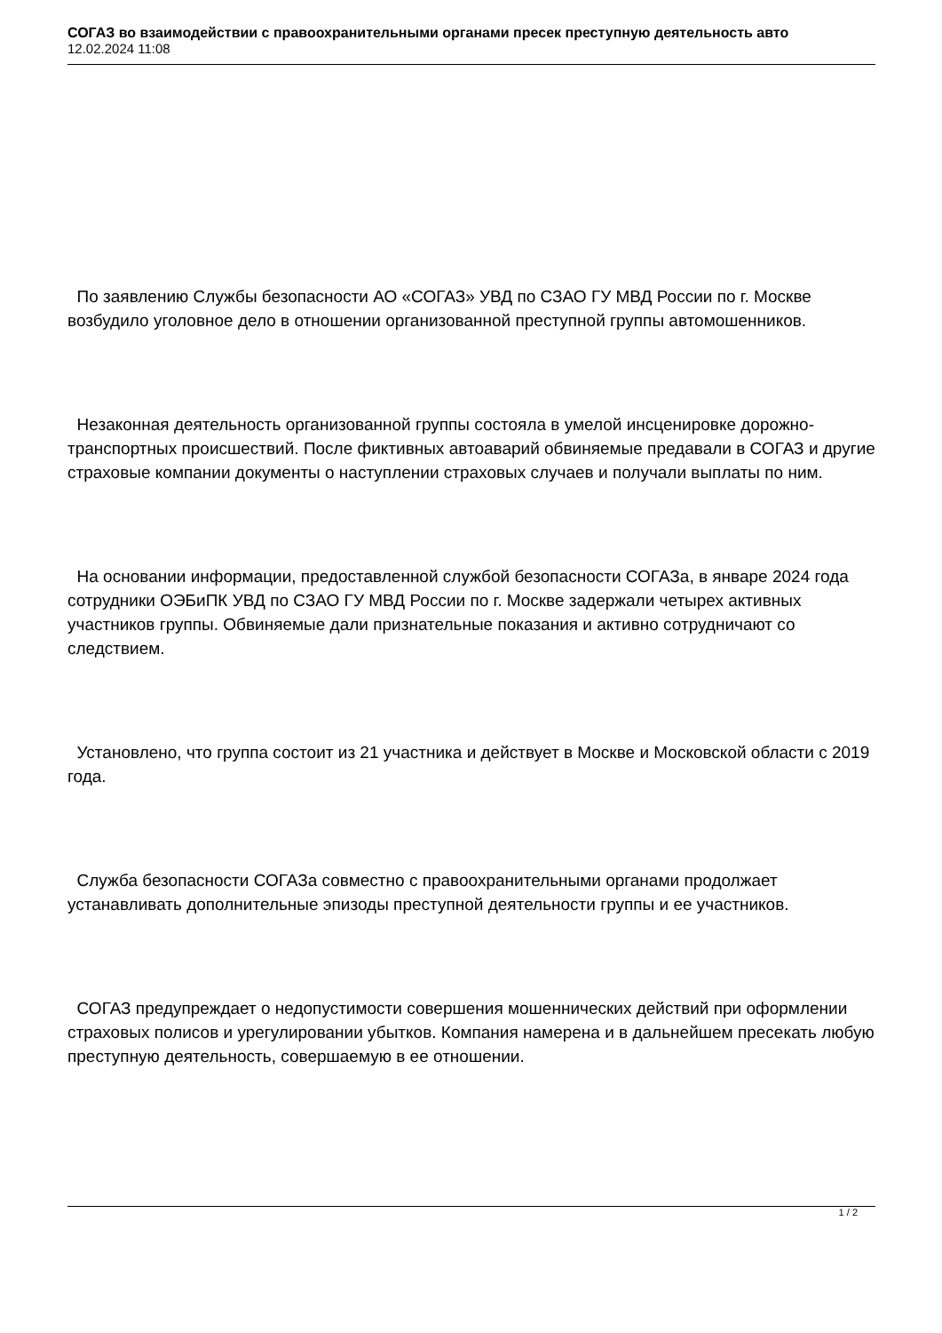СОГАЗ во взаимодействии с правоохранительными органами пресек преступную деятельность авто
12.02.2024 11:08
По заявлению Службы безопасности АО «СОГАЗ» УВД по СЗАО ГУ МВД России по г. Москве возбудило уголовное дело в отношении организованной преступной группы автомошенников.
Незаконная деятельность организованной группы состояла в умелой инсценировке дорожно-транспортных происшествий. После фиктивных автоаварий обвиняемые предавали в СОГАЗ и другие страховые компании документы о наступлении страховых случаев и получали выплаты по ним.
На основании информации, предоставленной службой безопасности СОГАЗа, в январе 2024 года сотрудники ОЭБиПК УВД по СЗАО ГУ МВД России по г. Москве задержали четырех активных участников группы. Обвиняемые дали признательные показания и активно сотрудничают со следствием.
Установлено, что группа состоит из 21 участника и действует в Москве и Московской области с 2019 года.
Служба безопасности СОГАЗа совместно с правоохранительными органами продолжает устанавливать дополнительные эпизоды преступной деятельности группы и ее участников.
СОГАЗ предупреждает о недопустимости совершения мошеннических действий при оформлении страховых полисов и урегулировании убытков. Компания намерена и в дальнейшем пресекать любую преступную деятельность, совершаемую в ее отношении.
1 / 2